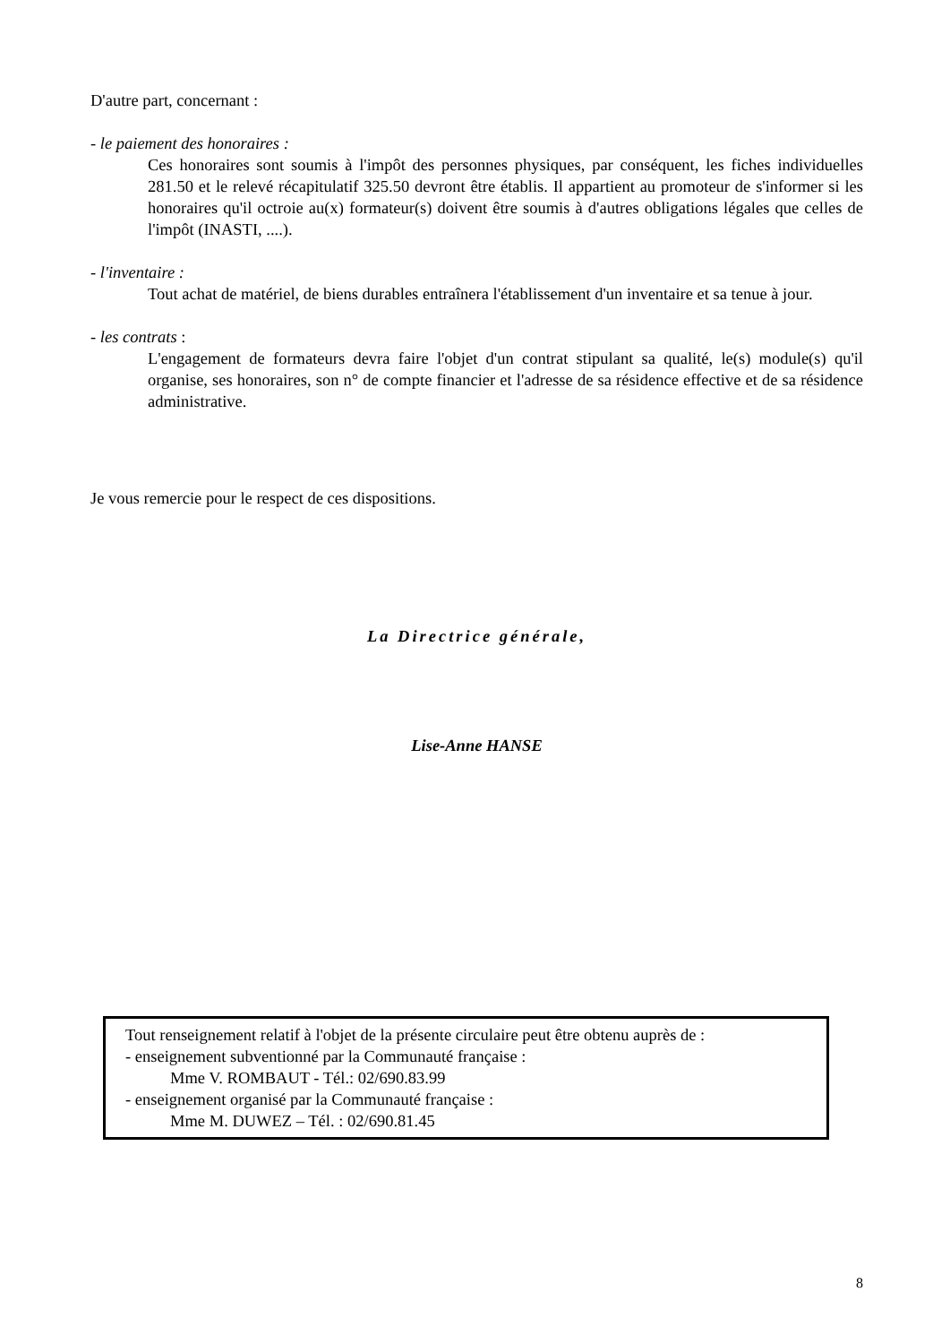D'autre part, concernant :
- le paiement des honoraires :
Ces honoraires sont soumis à l'impôt des personnes physiques, par conséquent, les fiches individuelles 281.50 et le relevé récapitulatif 325.50 devront être établis. Il appartient au promoteur de s'informer si les honoraires qu'il octroie au(x) formateur(s) doivent être soumis à d'autres obligations légales que celles de l'impôt (INASTI, ....).
- l'inventaire :
Tout achat de matériel, de biens durables entraînera l'établissement d'un inventaire et sa tenue à jour.
- les contrats :
L'engagement de formateurs devra faire l'objet d'un contrat stipulant sa qualité, le(s) module(s) qu'il organise, ses honoraires, son n° de compte financier et l'adresse de sa résidence effective et de sa résidence administrative.
Je vous remercie pour le respect de ces dispositions.
La Directrice générale,
Lise-Anne HANSE
Tout renseignement relatif à l'objet de la présente circulaire peut être obtenu auprès de :
- enseignement subventionné par la Communauté française :
Mme V. ROMBAUT - Tél.: 02/690.83.99
- enseignement organisé par la Communauté française :
Mme M. DUWEZ – Tél. : 02/690.81.45
8